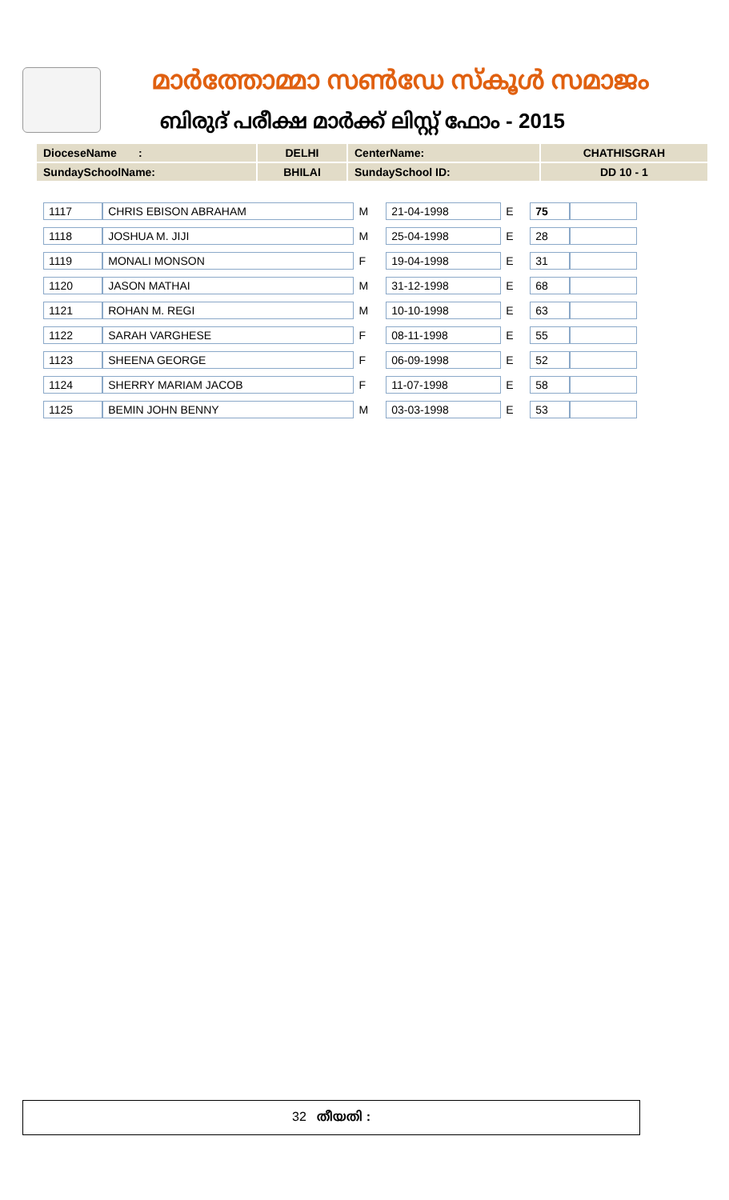മാർത്തോമ്മാ സൺഡേ സ്കൂൾ സമാജം
ബിരുദ് പരീക്ഷ മാർക്ക് ലിസ്റ്റ് ഫോം - 2015
| DioceseName : | DELHI | CenterName: | CHATHISGRAH |
| SundaySchoolName: | BHILAI | SundaySchool ID: | DD 10 - 1 |
| 1117 | CHRIS EBISON ABRAHAM | M | 21-04-1998 | E | 75 | |
| 1118 | JOSHUA M. JIJI | M | 25-04-1998 | E | 28 | |
| 1119 | MONALI MONSON | F | 19-04-1998 | E | 31 | |
| 1120 | JASON MATHAI | M | 31-12-1998 | E | 68 | |
| 1121 | ROHAN M. REGI | M | 10-10-1998 | E | 63 | |
| 1122 | SARAH VARGHESE | F | 08-11-1998 | E | 55 | |
| 1123 | SHEENA GEORGE | F | 06-09-1998 | E | 52 | |
| 1124 | SHERRY MARIAM JACOB | F | 11-07-1998 | E | 58 | |
| 1125 | BEMIN JOHN BENNY | M | 03-03-1998 | E | 53 | |
32 തീയതി :